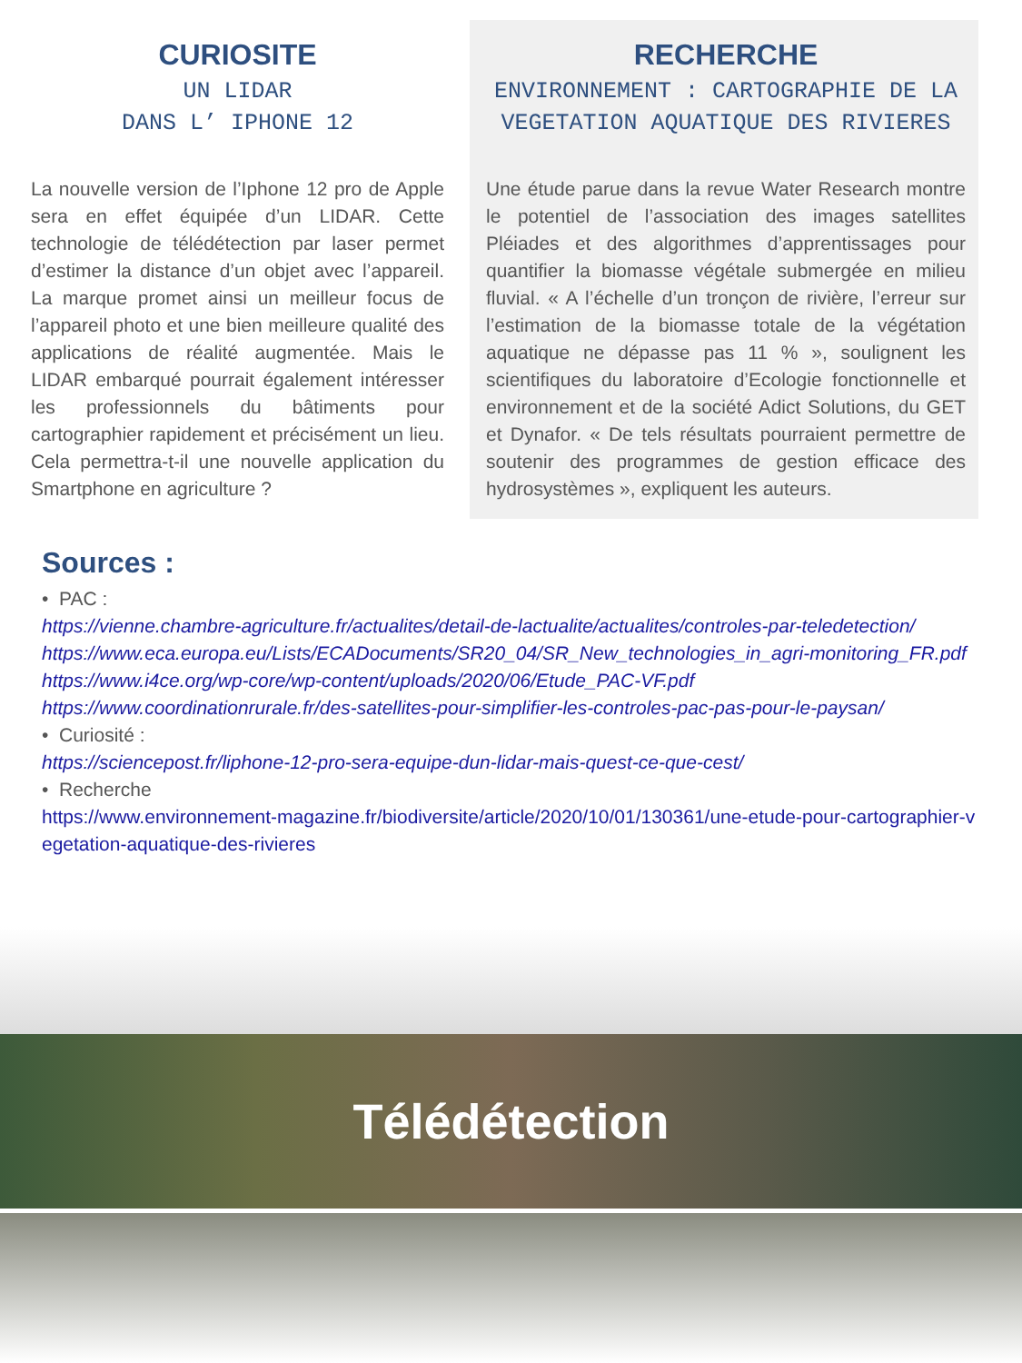CURIOSITE
UN LIDAR
DANS L’ IPHONE 12
La nouvelle version de l’Iphone 12 pro de Apple sera en effet équipée d’un LIDAR. Cette technologie de télédétection par laser permet d’estimer la distance d’un objet avec l’appareil. La marque promet ainsi un meilleur focus de l’appareil photo et une bien meilleure qualité des applications de réalité augmentée. Mais le LIDAR embarqué pourrait également intéresser les professionnels du bâtiments pour cartographier rapidement et précisément un lieu. Cela permettra-t-il une nouvelle application du Smartphone en agriculture ?
RECHERCHE
ENVIRONNEMENT : CARTOGRAPHIE DE LA VEGETATION AQUATIQUE DES RIVIERES
Une étude parue dans la revue Water Research montre le potentiel de l’association des images satellites Pléiades et des algorithmes d’apprentissages pour quantifier la biomasse végétale submergée en milieu fluvial. « A l’échelle d’un tronçon de rivière, l’erreur sur l’estimation de la biomasse totale de la végétation aquatique ne dépasse pas 11 % », soulignent les scientifiques du laboratoire d’Ecologie fonctionnelle et environnement et de la société Adict Solutions, du GET et Dynafor. « De tels résultats pourraient permettre de soutenir des programmes de gestion efficace des hydrosystèmes », expliquent les auteurs.
Sources :
• PAC :
https://vienne.chambre-agriculture.fr/actualites/detail-de-lactualite/actualites/controles-par-teledetection/
https://www.eca.europa.eu/Lists/ECADocuments/SR20_04/SR_New_technologies_in_agri-monitoring_FR.pdf
https://www.i4ce.org/wp-core/wp-content/uploads/2020/06/Etude_PAC-VF.pdf
https://www.coordinationrurale.fr/des-satellites-pour-simplifier-les-controles-pac-pas-pour-le-paysan/
• Curiosité :
https://sciencepost.fr/liphone-12-pro-sera-equipe-dun-lidar-mais-quest-ce-que-cest/
• Recherche
https://www.environnement-magazine.fr/biodiversite/article/2020/10/01/130361/une-etude-pour-cartographier-vegetation-aquatique-des-rivieres
Télédétection